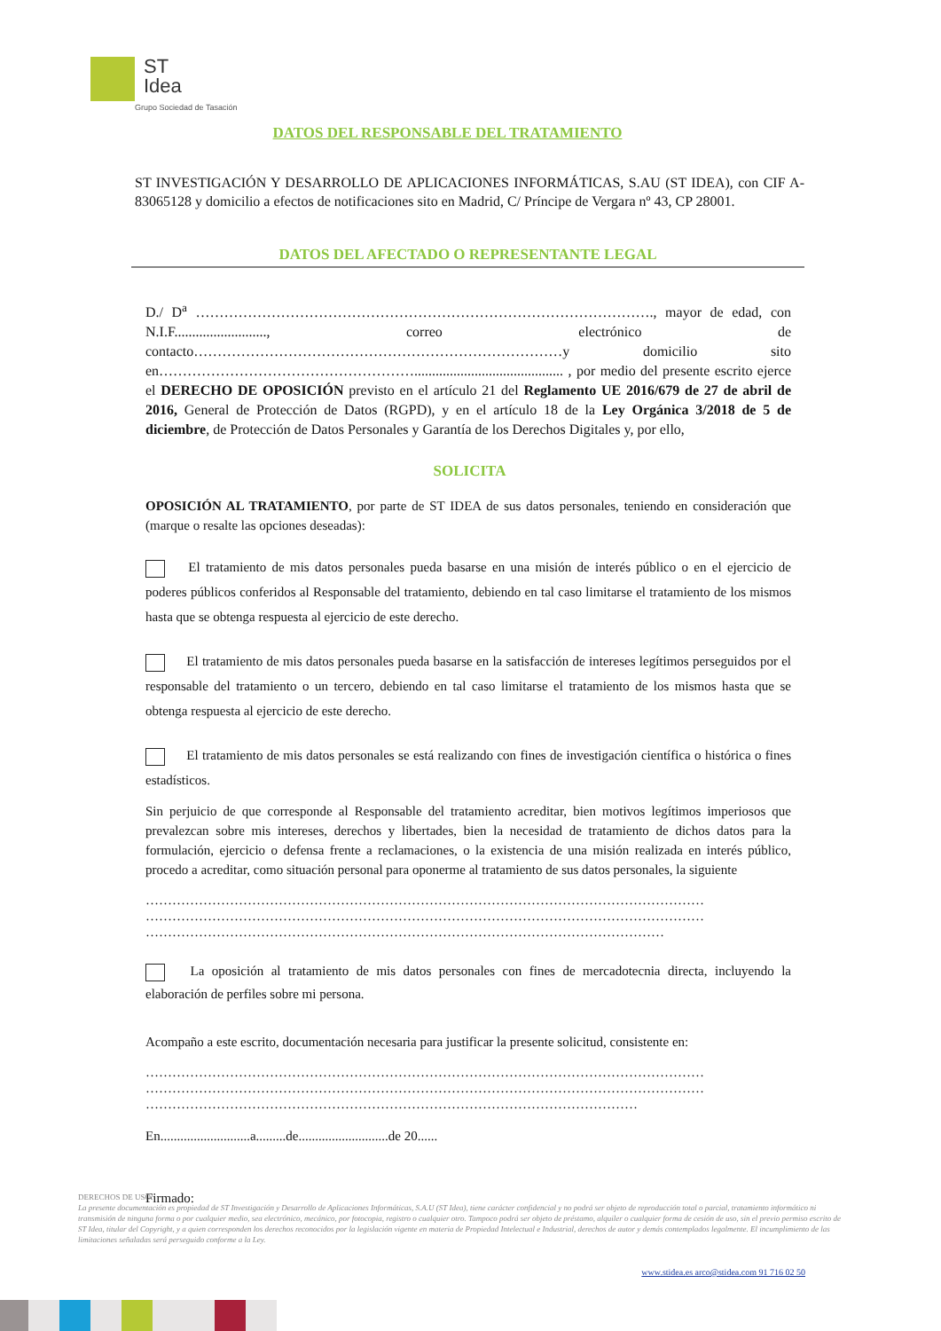ST
Idea
Grupo Sociedad de Tasación
DATOS DEL RESPONSABLE DEL TRATAMIENTO
ST INVESTIGACIÓN Y DESARROLLO DE APLICACIONES INFORMÁTICAS, S.AU (ST IDEA), con CIF A-83065128 y domicilio a efectos de notificaciones sito en Madrid, C/ Príncipe de Vergara nº 43, CP 28001.
DATOS DEL AFECTADO O REPRESENTANTE LEGAL
D./ D<sup>a</sup> ……………………………………………………………………………………., mayor de edad, con N.I.F.........................., correo electrónico de contacto……………………………………………………………………y domicilio sito en……………………………………………….......................................... , por medio del presente escrito ejerce el DERECHO DE OPOSICIÓN previsto en el artículo 21 del Reglamento UE 2016/679 de 27 de abril de 2016, General de Protección de Datos (RGPD), y en el artículo 18 de la Ley Orgánica 3/2018 de 5 de diciembre, de Protección de Datos Personales y Garantía de los Derechos Digitales y, por ello,
SOLICITA
OPOSICIÓN AL TRATAMIENTO, por parte de ST IDEA de sus datos personales, teniendo en consideración que (marque o resalte las opciones deseadas):
El tratamiento de mis datos personales pueda basarse en una misión de interés público o en el ejercicio de poderes públicos conferidos al Responsable del tratamiento, debiendo en tal caso limitarse el tratamiento de los mismos hasta que se obtenga respuesta al ejercicio de este derecho.
El tratamiento de mis datos personales pueda basarse en la satisfacción de intereses legítimos perseguidos por el responsable del tratamiento o un tercero, debiendo en tal caso limitarse el tratamiento de los mismos hasta que se obtenga respuesta al ejercicio de este derecho.
El tratamiento de mis datos personales se está realizando con fines de investigación científica o histórica o fines estadísticos.
Sin perjuicio de que corresponde al Responsable del tratamiento acreditar, bien motivos legítimos imperiosos que prevalezcan sobre mis intereses, derechos y libertades, bien la necesidad de tratamiento de dichos datos para la formulación, ejercicio o defensa frente a reclamaciones, o la existencia de una misión realizada en interés público, procedo a acreditar, como situación personal para oponerme al tratamiento de sus datos personales, la siguiente
……………………………………………………………………………………………………………… ……………………………………………………………………………………………………………… ………………………………………………………………………………………………………
La oposición al tratamiento de mis datos personales con fines de mercadotecnia directa, incluyendo la elaboración de perfiles sobre mi persona.
Acompaño a este escrito, documentación necesaria para justificar la presente solicitud, consistente en:
……………………………………………………………………………………………………………… ……………………………………………………………………………………………………………… …………………………………………………………………………………………………
En...........................a.........de...........................de 20......
Firmado:
DERECHOS DE USO:
La presente documentación es propiedad de ST Investigación y Desarrollo de Aplicaciones Informáticas, S.A.U (ST Idea), tiene carácter confidencial y no podrá ser objeto de reproducción total o parcial, tratamiento informático ni transmisión de ninguna forma o por cualquier medio, sea electrónico, mecánico, por fotocopia, registro o cualquier otro. Tampoco podrá ser objeto de préstamo, alquiler o cualquier forma de cesión de uso, sin el previo permiso escrito de ST Idea, titular del Copyright, y a quien corresponden los derechos reconocidos por la legislación vigente en materia de Propiedad Intelectual e Industrial, derechos de autor y demás contemplados legalmente. El incumplimiento de las limitaciones señaladas será perseguido conforme a la Ley.
www.stidea.es arco@stidea.com 91 716 02 50